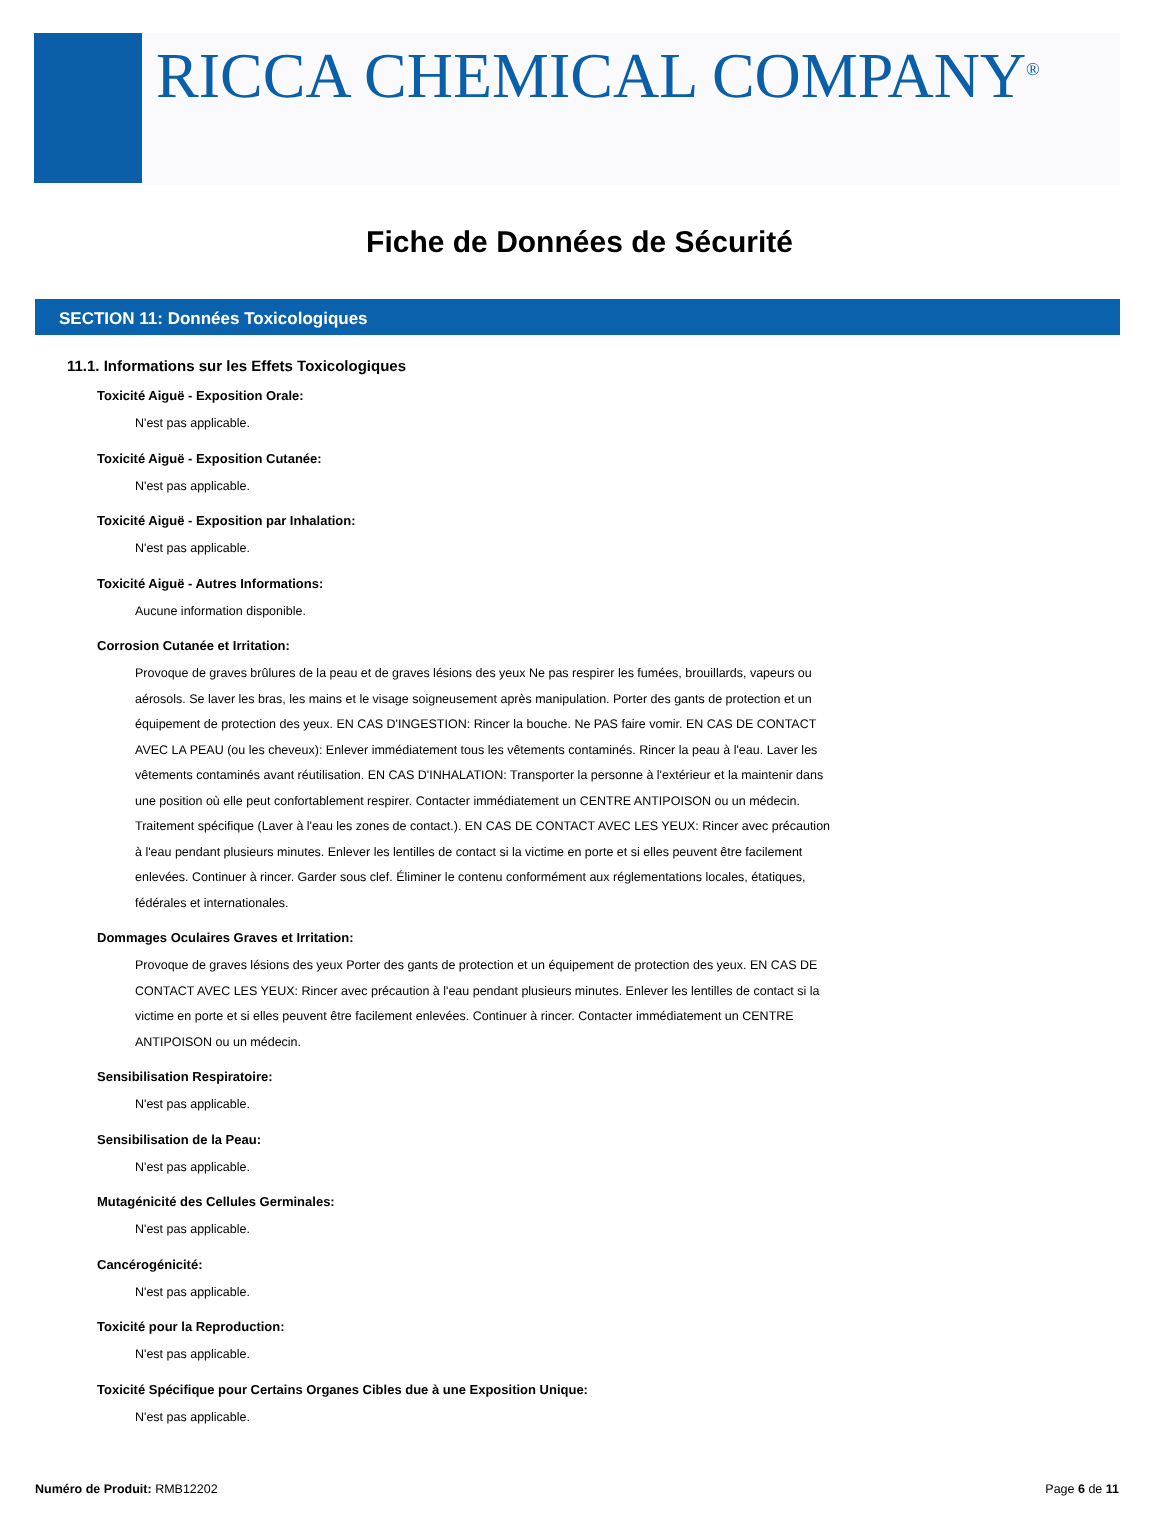RICCA CHEMICAL COMPANY<sup>®</sup>
Fiche de Données de Sécurité
SECTION 11: Données Toxicologiques
11.1. Informations sur les Effets Toxicologiques
Toxicité Aiguë - Exposition Orale:
N'est pas applicable.
Toxicité Aiguë - Exposition Cutanée:
N'est pas applicable.
Toxicité Aiguë - Exposition par Inhalation:
N'est pas applicable.
Toxicité Aiguë - Autres Informations:
Aucune information disponible.
Corrosion Cutanée et Irritation:
Provoque de graves brûlures de la peau et de graves lésions des yeux Ne pas respirer les fumées, brouillards, vapeurs ou aérosols. Se laver les bras, les mains et le visage soigneusement après manipulation. Porter des gants de protection et un équipement de protection des yeux. EN CAS D'INGESTION: Rincer la bouche. Ne PAS faire vomir. EN CAS DE CONTACT AVEC LA PEAU (ou les cheveux): Enlever immédiatement tous les vêtements contaminés. Rincer la peau à l'eau. Laver les vêtements contaminés avant réutilisation. EN CAS D'INHALATION: Transporter la personne à l'extérieur et la maintenir dans une position où elle peut confortablement respirer. Contacter immédiatement un CENTRE ANTIPOISON ou un médecin. Traitement spécifique (Laver à l'eau les zones de contact.). EN CAS DE CONTACT AVEC LES YEUX: Rincer avec précaution à l'eau pendant plusieurs minutes. Enlever les lentilles de contact si la victime en porte et si elles peuvent être facilement enlevées. Continuer à rincer. Garder sous clef. Éliminer le contenu conformément aux réglementations locales, étatiques, fédérales et internationales.
Dommages Oculaires Graves et Irritation:
Provoque de graves lésions des yeux Porter des gants de protection et un équipement de protection des yeux. EN CAS DE CONTACT AVEC LES YEUX: Rincer avec précaution à l'eau pendant plusieurs minutes. Enlever les lentilles de contact si la victime en porte et si elles peuvent être facilement enlevées. Continuer à rincer. Contacter immédiatement un CENTRE ANTIPOISON ou un médecin.
Sensibilisation Respiratoire:
N'est pas applicable.
Sensibilisation de la Peau:
N'est pas applicable.
Mutagénicité des Cellules Germinales:
N'est pas applicable.
Cancérogénicité:
N'est pas applicable.
Toxicité pour la Reproduction:
N'est pas applicable.
Toxicité Spécifique pour Certains Organes Cibles due à une Exposition Unique:
N'est pas applicable.
Numéro de Produit: RMB12202 Page 6 de 11